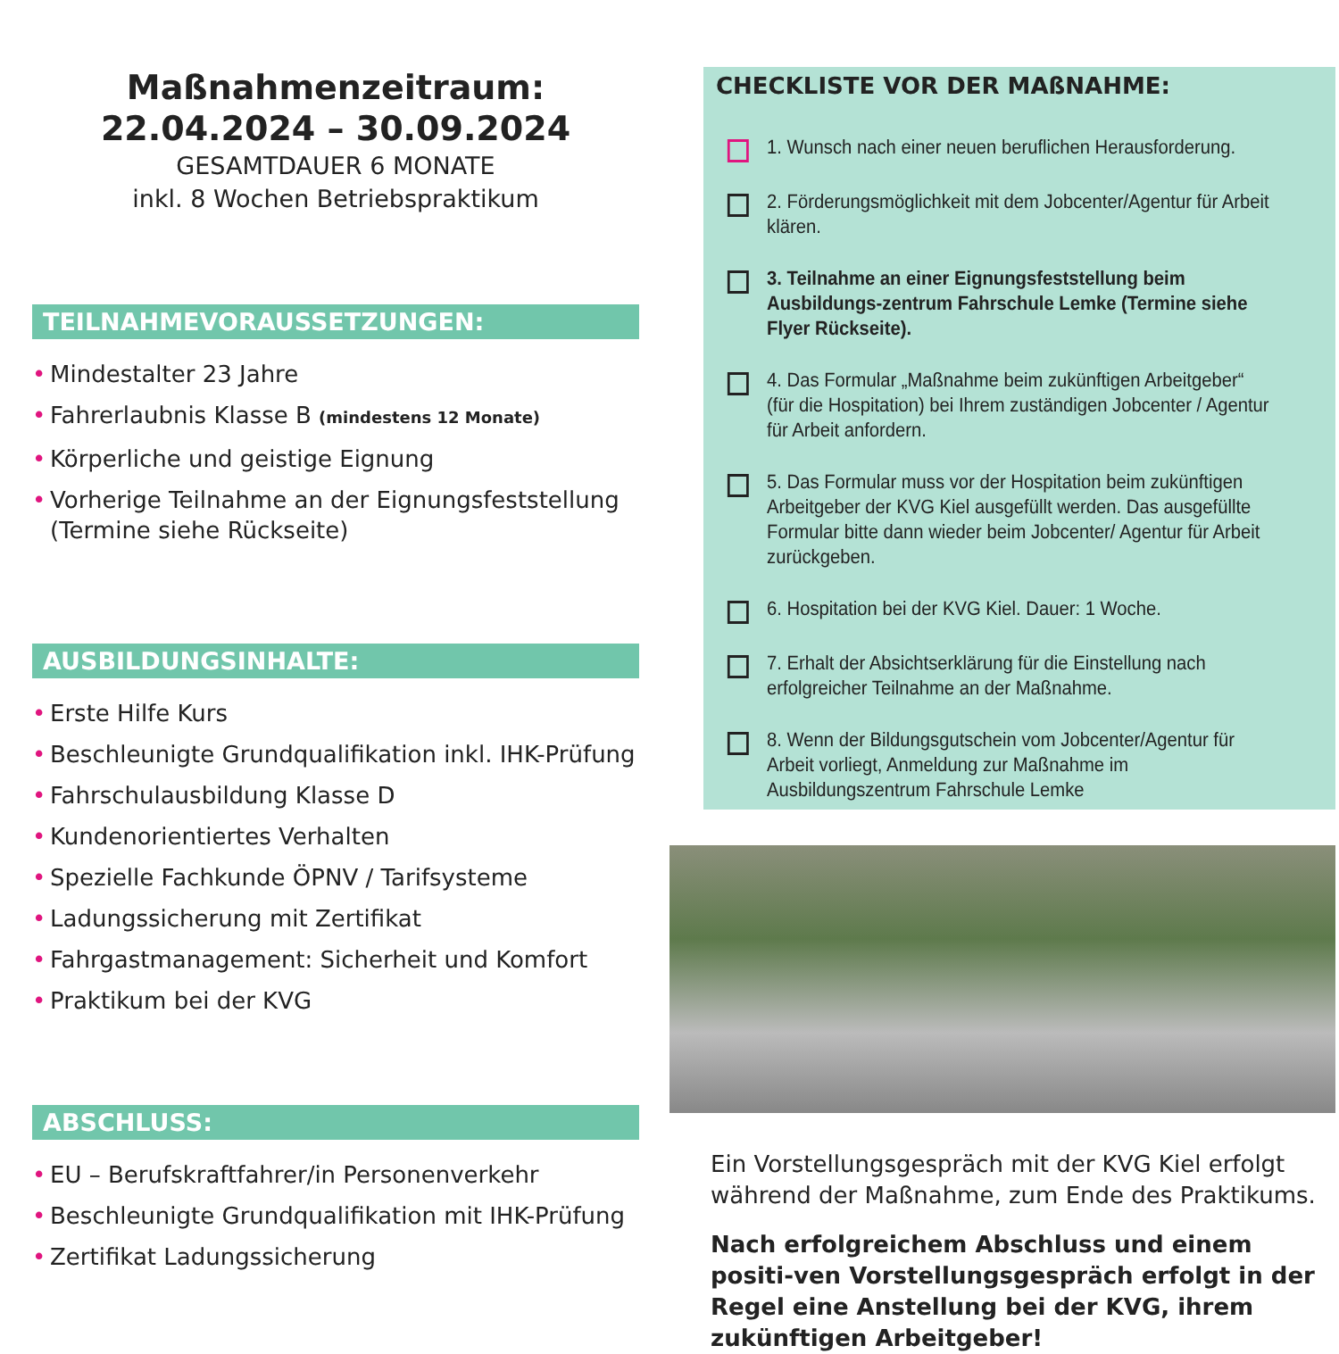Maßnahmenzeitraum:
22.04.2024 – 30.09.2024
GESAMTDAUER 6 MONATE
inkl. 8 Wochen Betriebspraktikum
TEILNAHMEVORAUSSETZUNGEN:
Mindestalter 23 Jahre
Fahrerlaubnis Klasse B (mindestens 12 Monate)
Körperliche und geistige Eignung
Vorherige Teilnahme an der Eignungsfeststellung (Termine siehe Rückseite)
AUSBILDUNGSINHALTE:
Erste Hilfe Kurs
Beschleunigte Grundqualifikation inkl. IHK-Prüfung
Fahrschulausbildung Klasse D
Kundenorientiertes Verhalten
Spezielle Fachkunde ÖPNV / Tarifsysteme
Ladungssicherung mit Zertifikat
Fahrgastmanagement: Sicherheit und Komfort
Praktikum bei der KVG
ABSCHLUSS:
EU – Berufskraftfahrer/in Personenverkehr
Beschleunigte Grundqualifikation mit IHK-Prüfung
Zertifikat Ladungssicherung
CHECKLISTE VOR DER MAßNAHME:
1. Wunsch nach einer neuen beruflichen Herausforderung.
2. Förderungsmöglichkeit mit dem Jobcenter/Agentur für Arbeit klären.
3. Teilnahme an einer Eignungsfeststellung beim Ausbildungs-zentrum Fahrschule Lemke (Termine siehe Flyer Rückseite).
4. Das Formular „Maßnahme beim zukünftigen Arbeitgeber“ (für die Hospitation) bei Ihrem zuständigen Jobcenter / Agentur für Arbeit anfordern.
5. Das Formular muss vor der Hospitation beim zukünftigen Arbeitgeber der KVG Kiel ausgefüllt werden. Das ausgefüllte Formular bitte dann wieder beim Jobcenter/ Agentur für Arbeit zurückgeben.
6. Hospitation bei der KVG Kiel. Dauer: 1 Woche.
7. Erhalt der Absichtserklärung für die Einstellung nach erfolgreicher Teilnahme an der Maßnahme.
8. Wenn der Bildungsgutschein vom Jobcenter/Agentur für Arbeit vorliegt, Anmeldung zur Maßnahme im Ausbildungszentrum Fahrschule Lemke
Ein Vorstellungsgespräch mit der KVG Kiel erfolgt während der Maßnahme, zum Ende des Praktikums.
Nach erfolgreichem Abschluss und einem positi-ven Vorstellungsgespräch erfolgt in der Regel eine Anstellung bei der KVG, ihrem zukünftigen Arbeitgeber!